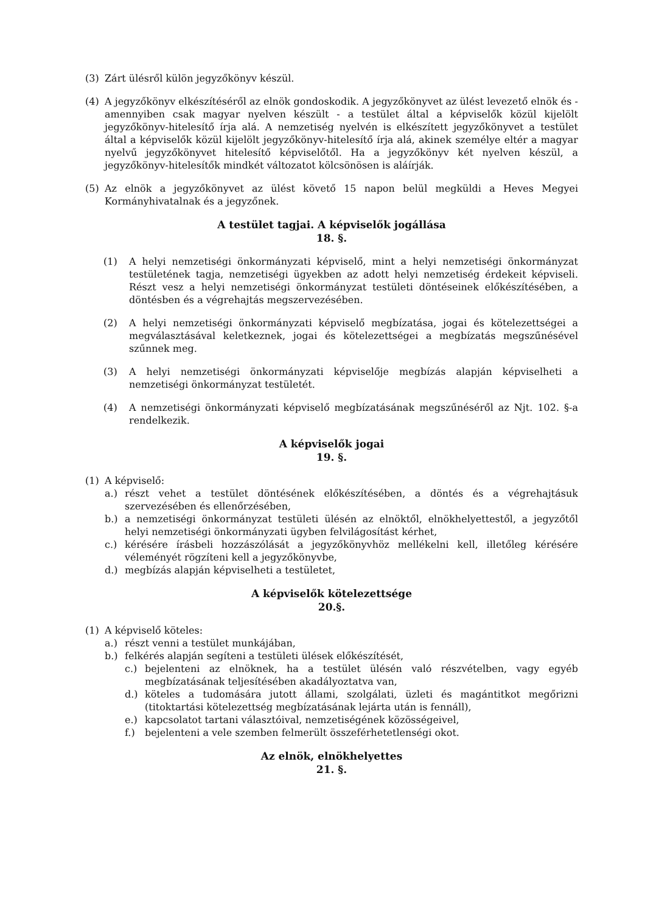(3) Zárt ülésről külön jegyzőkönyv készül.
(4) A jegyzőkönyv elkészítéséről az elnök gondoskodik. A jegyzőkönyvet az ülést levezető elnök és - amennyiben csak magyar nyelven készült - a testület által a képviselők közül kijelölt jegyzőkönyv-hitelesítő írja alá. A nemzetiség nyelvén is elkészített jegyzőkönyvet a testület által a képviselők közül kijelölt jegyzőkönyv-hitelesítő írja alá, akinek személye eltér a magyar nyelvű jegyzőkönyvet hitelesítő képviselőtől. Ha a jegyzőkönyv két nyelven készül, a jegyzőkönyv-hitelesítők mindkét változatot kölcsönösen is aláírják.
(5) Az elnök a jegyzőkönyvet az ülést követő 15 napon belül megküldi a Heves Megyei Kormányhivatalnak és a jegyzőnek.
A testület tagjai. A képviselők jogállása
18. §.
(1) A helyi nemzetiségi önkormányzati képviselő, mint a helyi nemzetiségi önkormányzat testületének tagja, nemzetiségi ügyekben az adott helyi nemzetiség érdekeit képviseli. Részt vesz a helyi nemzetiségi önkormányzat testületi döntéseinek előkészítésében, a döntésben és a végrehajtás megszervezésében.
(2) A helyi nemzetiségi önkormányzati képviselő megbízatása, jogai és kötelezettségei a megválasztásával keletkeznek, jogai és kötelezettségei a megbízatás megszűnésével szűnnek meg.
(3) A helyi nemzetiségi önkormányzati képviselője megbízás alapján képviselheti a nemzetiségi önkormányzat testületét.
(4) A nemzetiségi önkormányzati képviselő megbízatásának megszűnéséről az Njt. 102. §-a rendelkezik.
A képviselők jogai
19. §.
(1) A képviselő:
a.) részt vehet a testület döntésének előkészítésében, a döntés és a végrehajtásuk szervezésében és ellenőrzésében,
b.) a nemzetiségi önkormányzat testületi ülésén az elnöktől, elnökhelyettestől, a jegyzőtől helyi nemzetiségi önkormányzati ügyben felvilágosítást kérhet,
c.) kérésére írásbeli hozzászólását a jegyzőkönyvhöz mellékelni kell, illetőleg kérésére véleményét rögzíteni kell a jegyzőkönyvbe,
d.) megbízás alapján képviselheti a testületet,
A képviselők kötelezettsége
20.§.
(1) A képviselő köteles:
a.) részt venni a testület munkájában,
b.) felkérés alapján segíteni a testületi ülések előkészítését,
c.) bejelenteni az elnöknek, ha a testület ülésén való részvételben, vagy egyéb megbízatásának teljesítésében akadályoztatva van,
d.) köteles a tudomására jutott állami, szolgálati, üzleti és magántitkot megőrizni (titoktartási kötelezettség megbízatásának lejárta után is fennáll),
e.) kapcsolatot tartani választóival, nemzetiségének közösségeivel,
f.) bejelenteni a vele szemben felmerült összeférhetetlenségi okot.
Az elnök, elnökhelyettes
21. §.